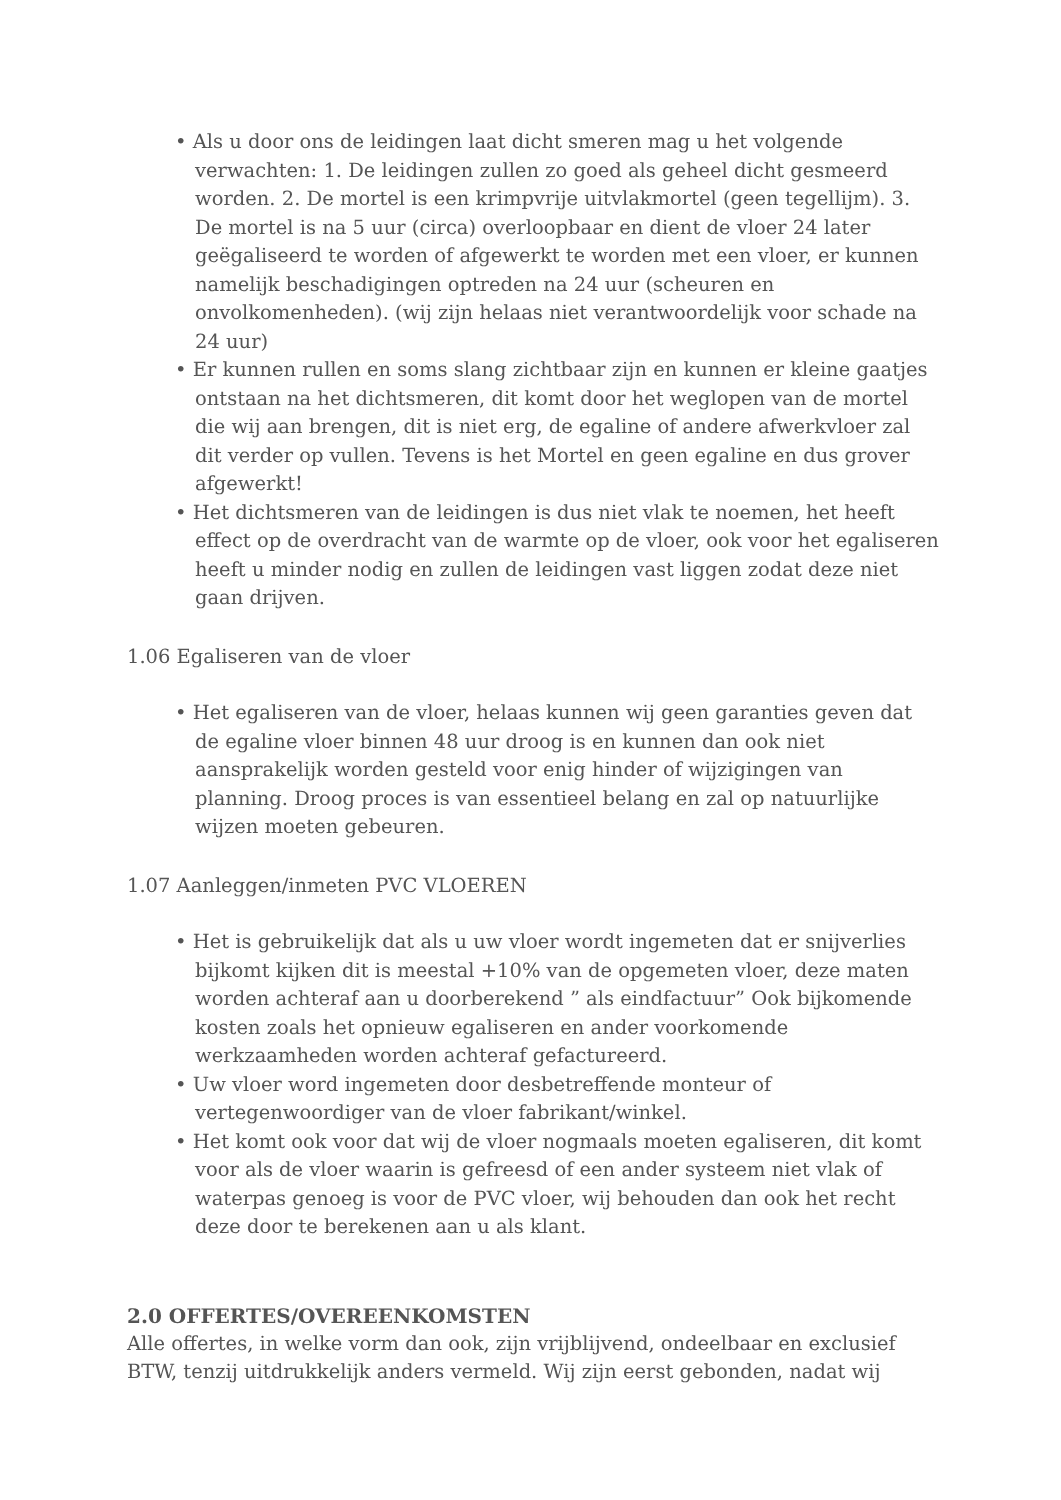• Als u door ons de leidingen laat dicht smeren mag u het volgende verwachten: 1. De leidingen zullen zo goed als geheel dicht gesmeerd worden. 2. De mortel is een krimpvrije uitvlakmortel (geen tegellijm). 3. De mortel is na 5 uur (circa) overloopbaar en dient de vloer 24 later geëgaliseerd te worden of afgewerkt te worden met een vloer, er kunnen namelijk beschadigingen optreden na 24 uur (scheuren en onvolkomenheden). (wij zijn helaas niet verantwoordelijk voor schade na 24 uur)
• Er kunnen rullen en soms slang zichtbaar zijn en kunnen er kleine gaatjes ontstaan na het dichtsmeren, dit komt door het weglopen van de mortel die wij aan brengen, dit is niet erg, de egaline of andere afwerkvloer zal dit verder op vullen. Tevens is het Mortel en geen egaline en dus grover afgewerkt!
• Het dichtsmeren van de leidingen is dus niet vlak te noemen, het heeft effect op de overdracht van de warmte op de vloer, ook voor het egaliseren heeft u minder nodig en zullen de leidingen vast liggen zodat deze niet gaan drijven.
1.06 Egaliseren van de vloer
• Het egaliseren van de vloer, helaas kunnen wij geen garanties geven dat de egaline vloer binnen 48 uur droog is en kunnen dan ook niet aansprakelijk worden gesteld voor enig hinder of wijzigingen van planning. Droog proces is van essentieel belang en zal op natuurlijke wijzen moeten gebeuren.
1.07 Aanleggen/inmeten PVC VLOEREN
• Het is gebruikelijk dat als u uw vloer wordt ingemeten dat er snijverlies bijkomt kijken dit is meestal +10% van de opgemeten vloer, deze maten worden achteraf aan u doorberekend ” als eindfactuur” Ook bijkomende kosten zoals het opnieuw egaliseren en ander voorkomende werkzaamheden worden achteraf gefactureerd.
• Uw vloer word ingemeten door desbetreffende monteur of vertegenwoordiger van de vloer fabrikant/winkel.
• Het komt ook voor dat wij de vloer nogmaals moeten egaliseren, dit komt voor als de vloer waarin is gefreesd of een ander systeem niet vlak of waterpas genoeg is voor de PVC vloer, wij behouden dan ook het recht deze door te berekenen aan u als klant.
2.0 OFFERTES/OVEREENKOMSTEN
Alle offertes, in welke vorm dan ook, zijn vrijblijvend, ondeelbaar en exclusief BTW, tenzij uitdrukkelijk anders vermeld. Wij zijn eerst gebonden, nadat wij